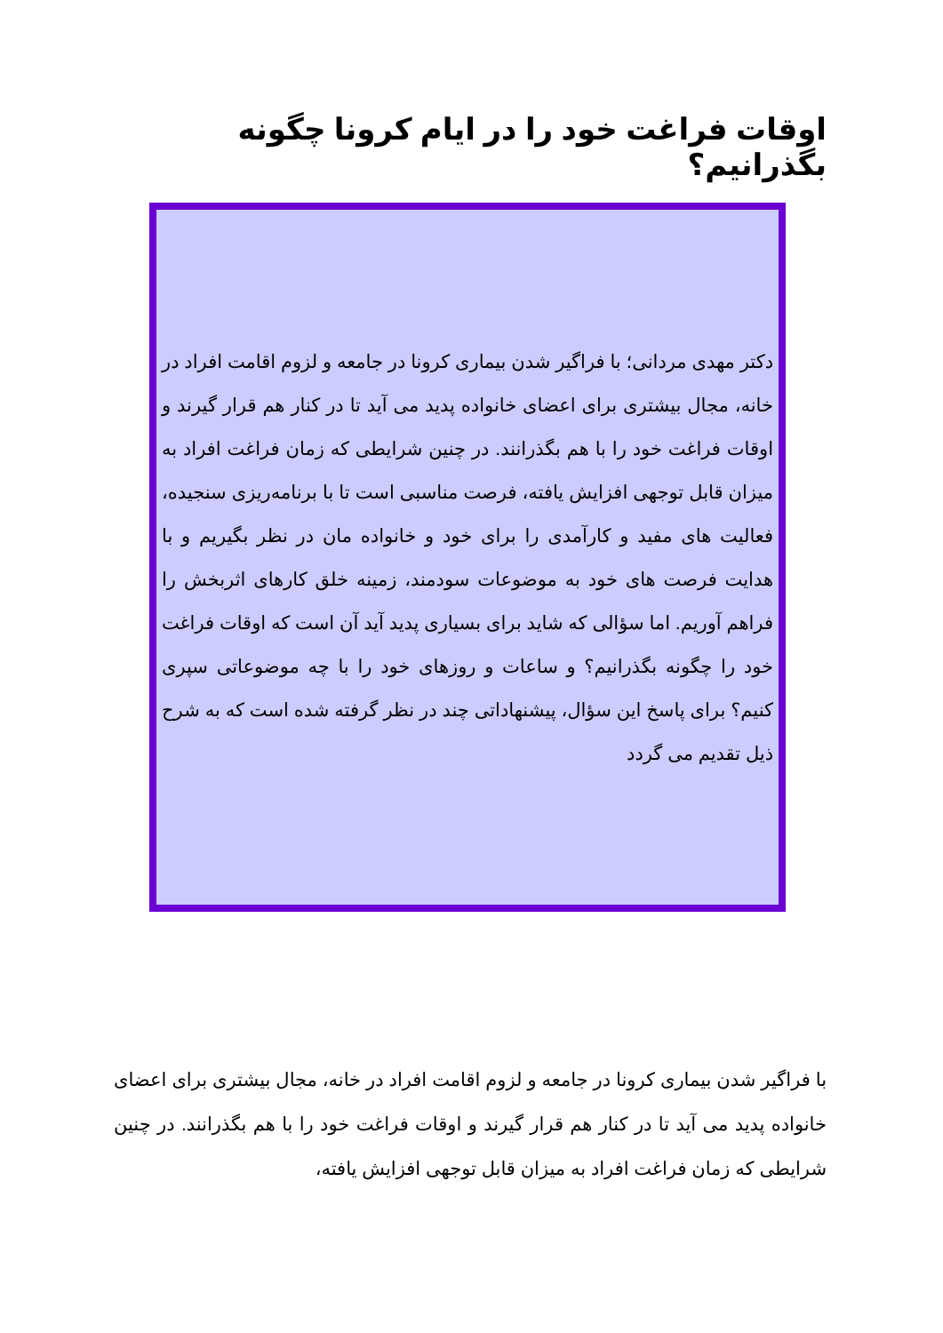اوقات فراغت خود را در ایام کرونا چگونه بگذرانیم؟
دکتر مهدی مردانی؛ با فراگیر شدن بیماری کرونا در جامعه و لزوم اقامت افراد در خانه، مجال بیشتری برای اعضای خانواده پدید می آید تا در کنار هم قرار گیرند و اوقات فراغت خود را با هم بگذرانند. در چنین شرایطی که زمان فراغت افراد به میزان قابل توجهی افزایش یافته، فرصت مناسبی است تا با برنامه‌ریزی سنجیده، فعالیت های مفید و کارآمدی را برای خود و خانواده مان در نظر بگیریم و با هدایت فرصت های خود به موضوعات سودمند، زمینه خلق کارهای اثربخش را فراهم آوریم. اما سؤالی که شاید برای بسیاری پدید آید آن است که اوقات فراغت خود را چگونه بگذرانیم؟ و ساعات و روزهای خود را با چه موضوعاتی سپری کنیم؟ برای پاسخ این سؤال، پیشنهاداتی چند در نظر گرفته شده است که به شرح ذیل تقدیم می گردد
با فراگیر شدن بیماری کرونا در جامعه و لزوم اقامت افراد در خانه، مجال بیشتری برای اعضای خانواده پدید می آید تا در کنار هم قرار گیرند و اوقات فراغت خود را با هم بگذرانند. در چنین شرایطی که زمان فراغت افراد به میزان قابل توجهی افزایش یافته،